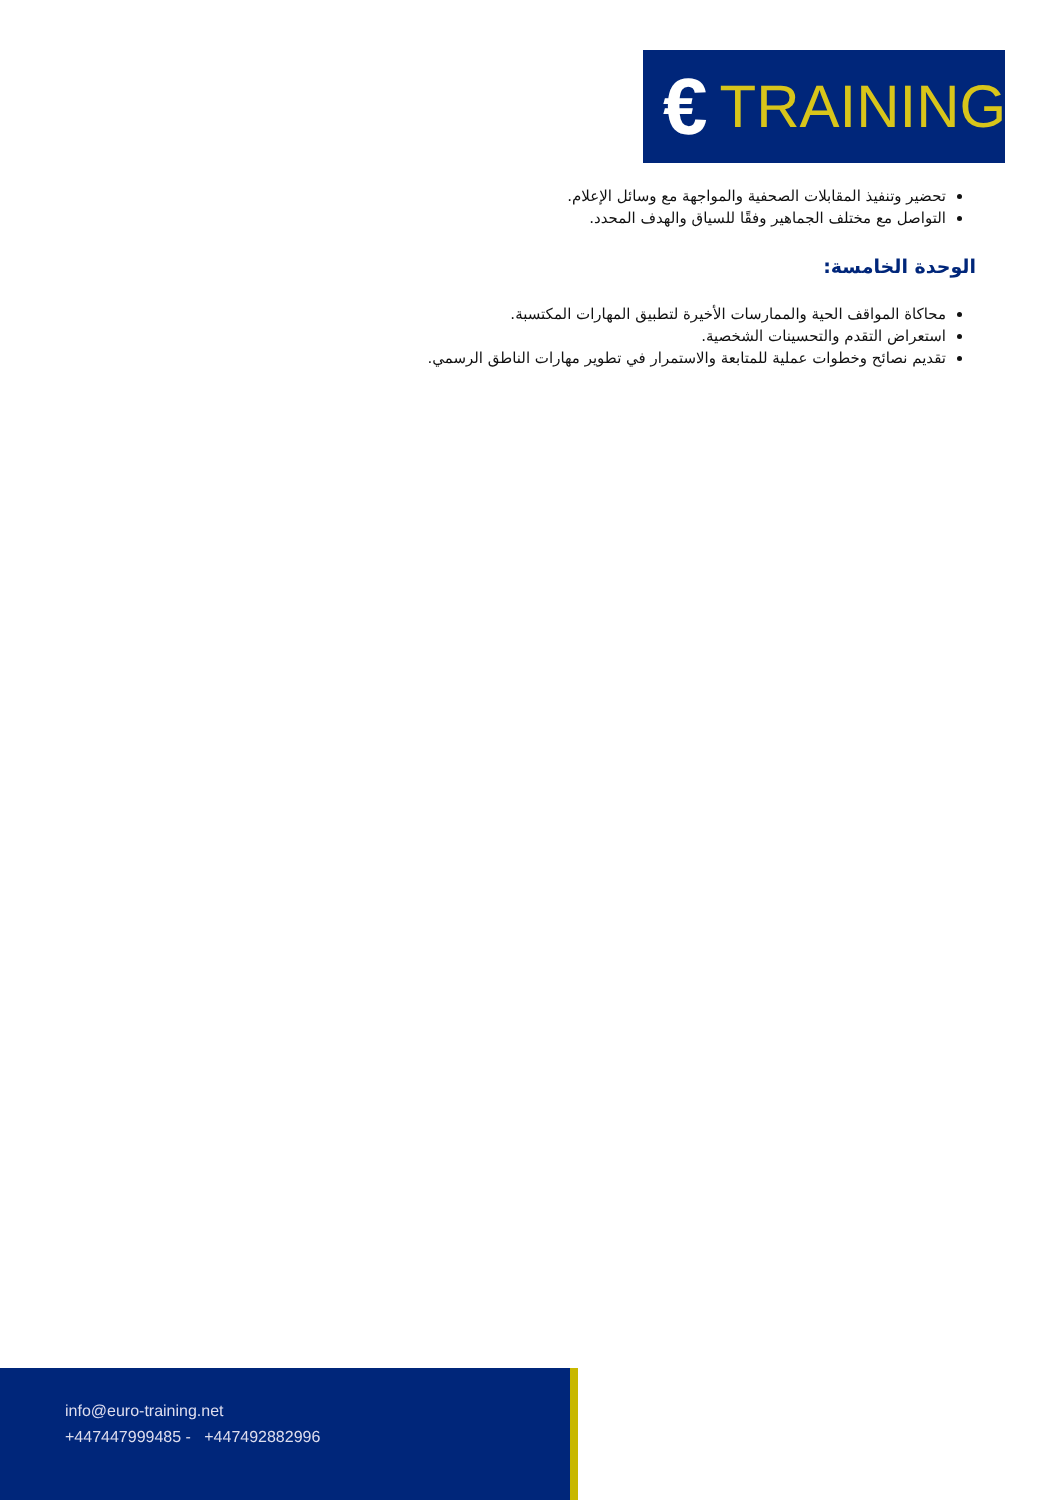€ TRAINING
تحضير وتنفيذ المقابلات الصحفية والمواجهة مع وسائل الإعلام.
التواصل مع مختلف الجماهير وفقًا للسياق والهدف المحدد.
الوحدة الخامسة:
محاكاة المواقف الحية والممارسات الأخيرة لتطبيق المهارات المكتسبة.
استعراض التقدم والتحسينات الشخصية.
تقديم نصائح وخطوات عملية للمتابعة والاستمرار في تطوير مهارات الناطق الرسمي.
info@euro-training.net
+447447999485 - +447492882996